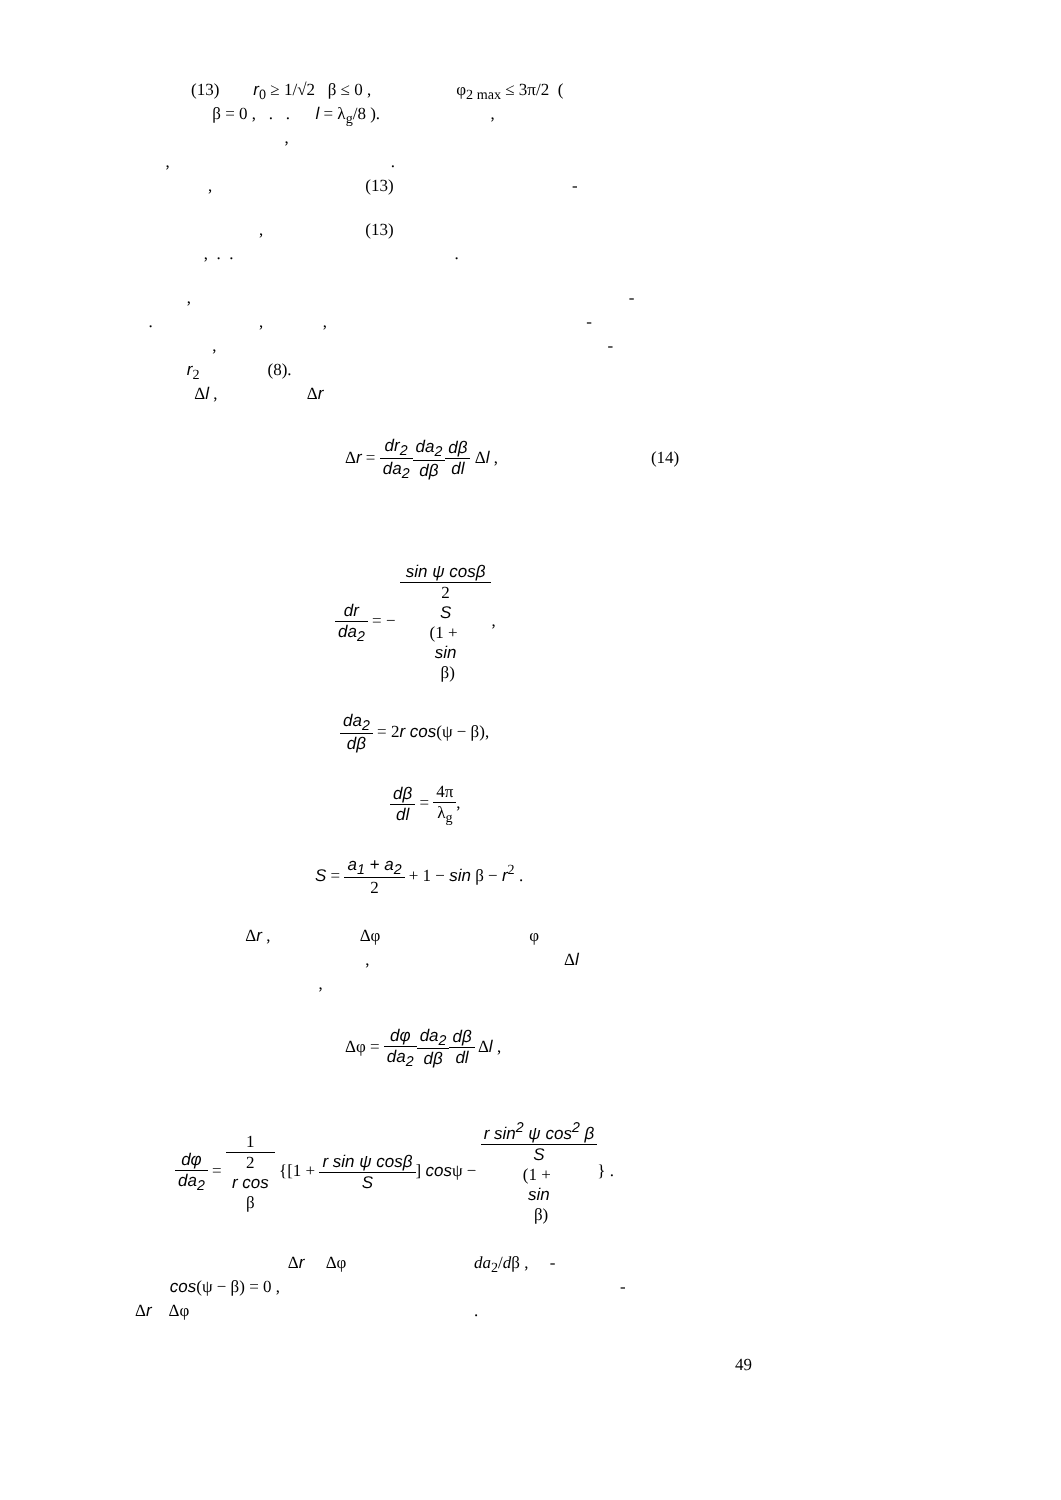(13) r<sub>0</sub> ≥ 1/√2 β ≤ 0 , φ<sub>2 max</sub> ≤ 3π/2 (
β = 0 , . . l = λ<sub>g</sub>/8 ). ,
,
, .
, (13) -
, (13)
, . . .
, -
. , , -
, -
r<sub>2</sub> (8).
Δl , Δr
Δr = dr<sub>2</sub> da<sub>2</sub> da<sub>2</sub> dβ dβ dl Δl , (14)
dr da<sub>2</sub> = − sin ψ cosβ 2
S
(1 +
sin
β),
da<sub>2</sub> dβ = 2r cos(ψ − β),
dβ dl = 4π λ<sub>g</sub>,
S = a<sub>1</sub> + a<sub>2</sub> 2 + 1 − sin β − r<sup>2</sup> .
Δr , Δφ φ
, Δl
,
Δφ = dφ da<sub>2</sub> da<sub>2</sub> dβ dβ dl Δl ,
dφ da<sub>2</sub> = 1 2
r cos
β {[1 + r sin ψ cosβ S] cosψ − r sin<sup>2</sup> ψ cos<sup>2</sup> β S
(1 +
sin
β)} .
Δr Δφ da<sub>2</sub>/dβ , -
cos(ψ − β) = 0 , -
Δr Δφ .
49